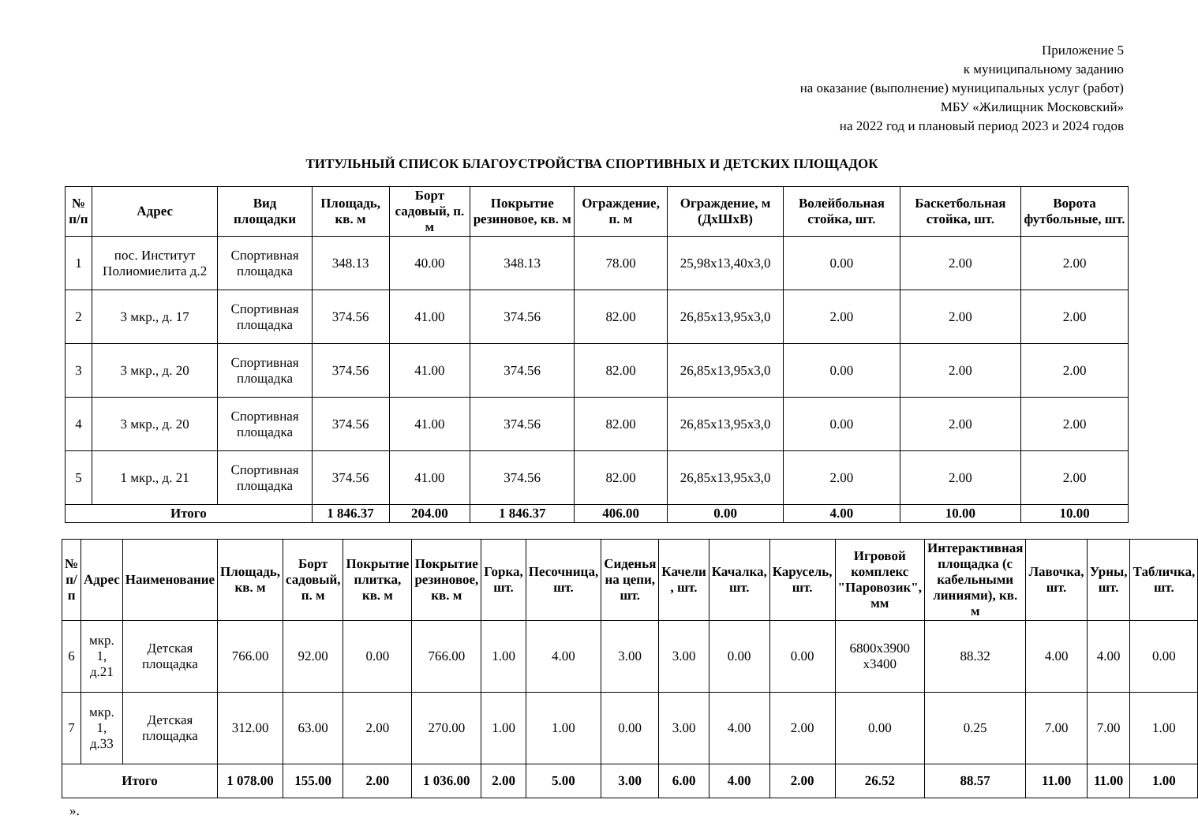Приложение 5
к муниципальному заданию
на оказание (выполнение) муниципальных услуг (работ)
МБУ «Жилищник Московский»
на 2022 год и плановый период 2023 и 2024 годов
ТИТУЛЬНЫЙ СПИСОК БЛАГОУСТРОЙСТВА СПОРТИВНЫХ И ДЕТСКИХ ПЛОЩАДОК
| № п/п | Адрес | Вид площадки | Площадь, кв. м | Борт садовый, п. м | Покрытие резиновое, кв. м | Ограждение, п. м | Ограждение, м (ДхШхВ) | Волейбольная стойка, шт. | Баскетбольная стойка, шт. | Ворота футбольные, шт. |
| --- | --- | --- | --- | --- | --- | --- | --- | --- | --- | --- |
| 1 | пос. Институт Полиомиелита д.2 | Спортивная площадка | 348.13 | 40.00 | 348.13 | 78.00 | 25,98x13,40x3,0 | 0.00 | 2.00 | 2.00 |
| 2 | 3 мкр., д. 17 | Спортивная площадка | 374.56 | 41.00 | 374.56 | 82.00 | 26,85x13,95x3,0 | 2.00 | 2.00 | 2.00 |
| 3 | 3 мкр., д. 20 | Спортивная площадка | 374.56 | 41.00 | 374.56 | 82.00 | 26,85x13,95x3,0 | 0.00 | 2.00 | 2.00 |
| 4 | 3 мкр., д. 20 | Спортивная площадка | 374.56 | 41.00 | 374.56 | 82.00 | 26,85x13,95x3,0 | 0.00 | 2.00 | 2.00 |
| 5 | 1 мкр., д. 21 | Спортивная площадка | 374.56 | 41.00 | 374.56 | 82.00 | 26,85x13,95x3,0 | 2.00 | 2.00 | 2.00 |
| Итого | | | 1 846.37 | 204.00 | 1 846.37 | 406.00 | 0.00 | 4.00 | 10.00 | 10.00 |
| № п/п | Адрес | Наименование | Площадь, кв. м | Борт садовый, п. м | Покрытие плитка, кв. м | Покрытие резиновое, кв. м | Горка, шт. | Песочница, шт. | Сиденья на цепи, шт. | Качели , шт. | Качалка, шт. | Карусель, шт. | Игровой комплекс "Паровозик", мм | Интерактивная площадка (с кабельными линиями), кв. м | Лавочка, шт. | Урны, шт. | Табличка, шт. |
| --- | --- | --- | --- | --- | --- | --- | --- | --- | --- | --- | --- | --- | --- | --- | --- | --- | --- |
| 6 | мкр. 1, д.21 | Детская площадка | 766.00 | 92.00 | 0.00 | 766.00 | 1.00 | 4.00 | 3.00 | 3.00 | 0.00 | 0.00 | 6800x3900 x3400 | 88.32 | 4.00 | 4.00 | 0.00 |
| 7 | мкр. 1, д.33 | Детская площадка | 312.00 | 63.00 | 2.00 | 270.00 | 1.00 | 1.00 | 0.00 | 3.00 | 4.00 | 2.00 | 0.00 | 0.25 | 7.00 | 7.00 | 1.00 |
| Итого | | | 1 078.00 | 155.00 | 2.00 | 1 036.00 | 2.00 | 5.00 | 3.00 | 6.00 | 4.00 | 2.00 | 26.52 | 88.57 | 11.00 | 11.00 | 1.00 |
».